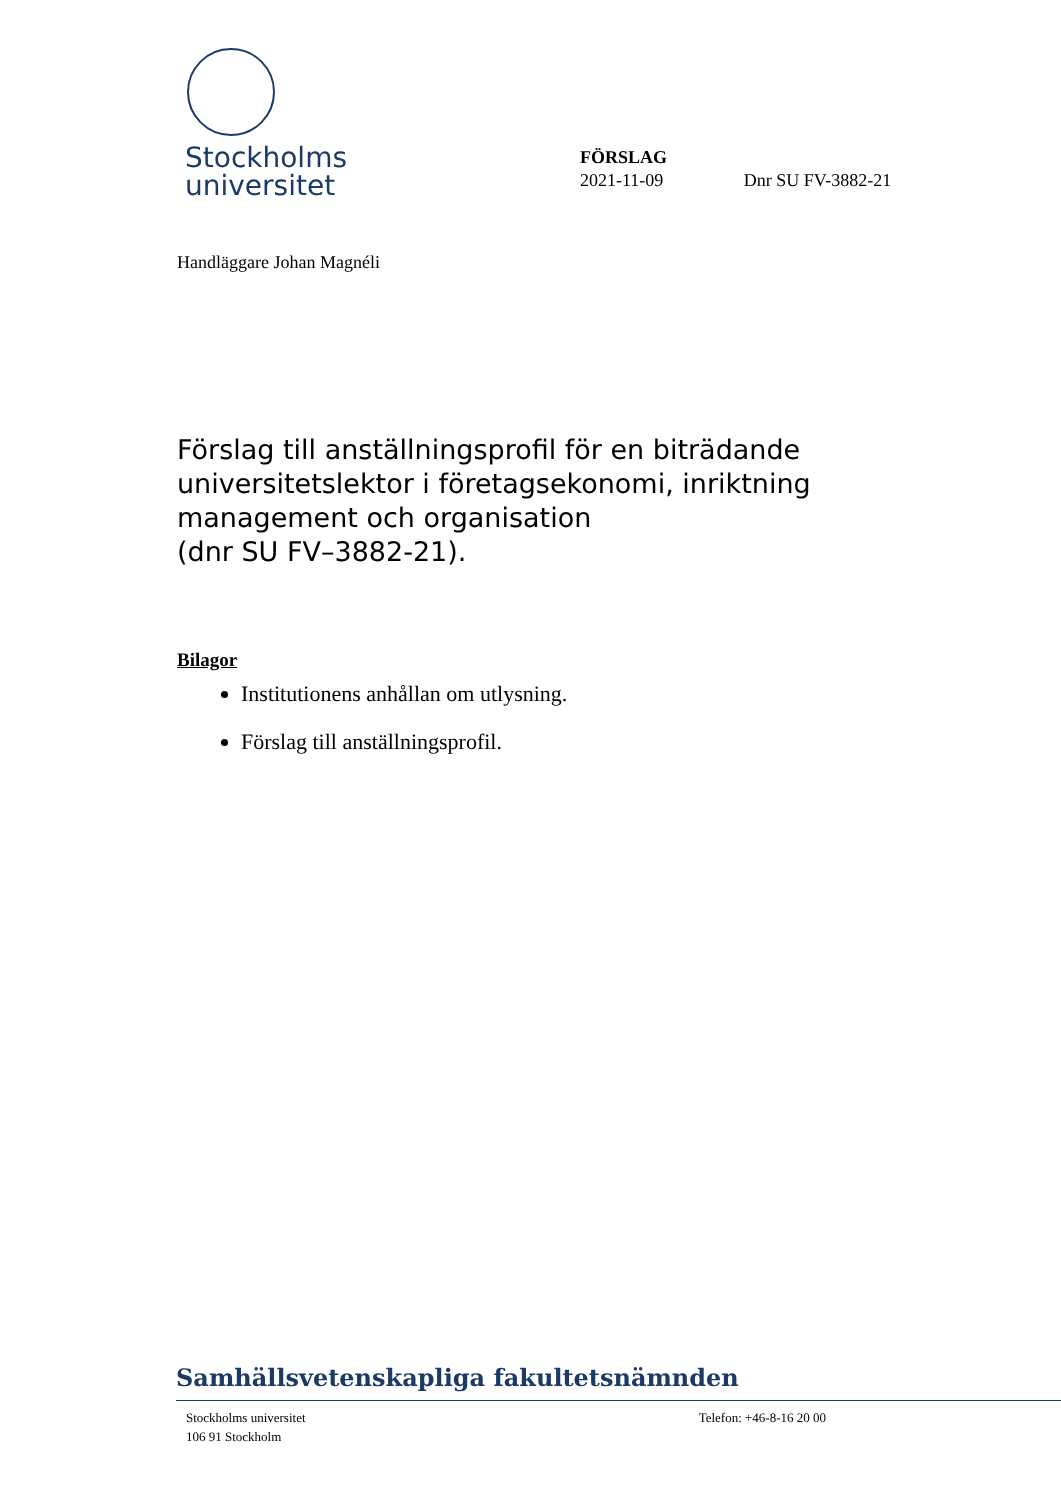Stockholms
universitet
FÖRSLAG
2021-11-09 Dnr SU FV-3882-21
Handläggare Johan Magnéli
Förslag till anställningsprofil för en biträdande universitetslektor i företagsekonomi, inriktning management och organisation
(dnr SU FV–3882-21).
Bilagor
Institutionens anhållan om utlysning.
Förslag till anställningsprofil.
Samhällsvetenskapliga fakultetsnämnden
Stockholms universitet
106 91 Stockholm
Telefon: +46-8-16 20 00